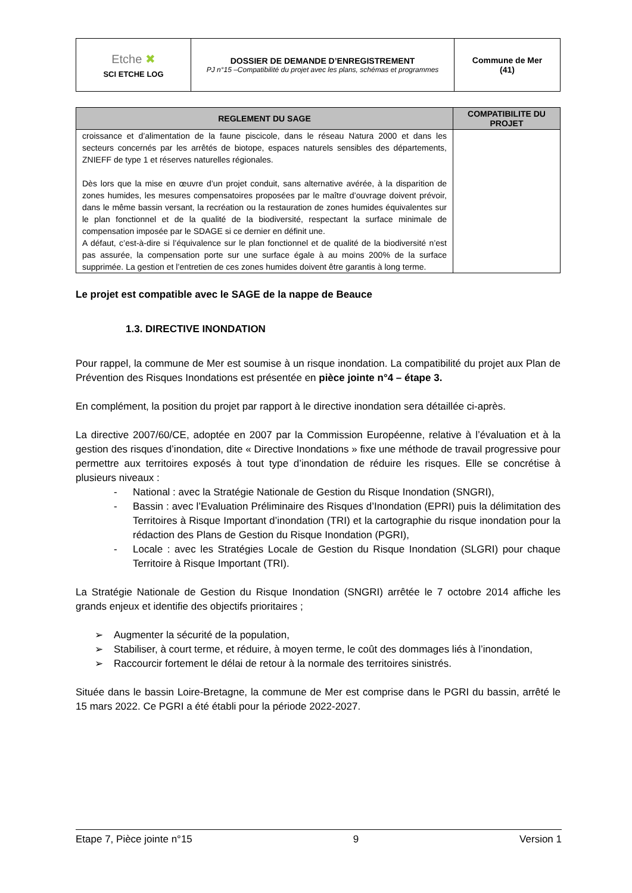| Etche ✖ SCI ETCHE LOG | DOSSIER DE DEMANDE D’ENREGISTREMENT PJ n°15 –Compatibilité du projet avec les plans, schémas et programmes | Commune de Mer (41) |
| REGLEMENT DU SAGE | COMPATIBILITE DU PROJET |
| --- | --- |
| croissance et d’alimentation de la faune piscicole, dans le réseau Natura 2000 et dans les secteurs concernés par les arrêtés de biotope, espaces naturels sensibles des départements, ZNIEFF de type 1 et réserves naturelles régionales. Dès lors que la mise en œuvre d’un projet conduit, sans alternative avérée, à la disparition de zones humides, les mesures compensatoires proposées par le maître d’ouvrage doivent prévoir, dans le même bassin versant, la recréation ou la restauration de zones humides équivalentes sur le plan fonctionnel et de la qualité de la biodiversité, respectant la surface minimale de compensation imposée par le SDAGE si ce dernier en définit une. A défaut, c’est-à-dire si l’équivalence sur le plan fonctionnel et de qualité de la biodiversité n’est pas assurée, la compensation porte sur une surface égale à au moins 200% de la surface supprimée. La gestion et l’entretien de ces zones humides doivent être garantis à long terme. | |
Le projet est compatible avec le SAGE de la nappe de Beauce
1.3. DIRECTIVE INONDATION
Pour rappel, la commune de Mer est soumise à un risque inondation. La compatibilité du projet aux Plan de Prévention des Risques Inondations est présentée en pièce jointe n°4 – étape 3.
En complément, la position du projet par rapport à le directive inondation sera détaillée ci-après.
La directive 2007/60/CE, adoptée en 2007 par la Commission Européenne, relative à l’évaluation et à la gestion des risques d’inondation, dite « Directive Inondations » fixe une méthode de travail progressive pour permettre aux territoires exposés à tout type d’inondation de réduire les risques. Elle se concrétise à plusieurs niveaux :
- National : avec la Stratégie Nationale de Gestion du Risque Inondation (SNGRI),
- Bassin : avec l’Evaluation Préliminaire des Risques d’Inondation (EPRI) puis la délimitation des Territoires à Risque Important d’inondation (TRI) et la cartographie du risque inondation pour la rédaction des Plans de Gestion du Risque Inondation (PGRI),
- Locale : avec les Stratégies Locale de Gestion du Risque Inondation (SLGRI) pour chaque Territoire à Risque Important (TRI).
La Stratégie Nationale de Gestion du Risque Inondation (SNGRI) arrêtée le 7 octobre 2014 affiche les grands enjeux et identifie des objectifs prioritaires ;
➢ Augmenter la sécurité de la population,
➢ Stabiliser, à court terme, et réduire, à moyen terme, le coût des dommages liés à l’inondation,
➢ Raccourcir fortement le délai de retour à la normale des territoires sinistrés.
Située dans le bassin Loire-Bretagne, la commune de Mer est comprise dans le PGRI du bassin, arrêté le 15 mars 2022. Ce PGRI a été établi pour la période 2022-2027.
Etape 7, Pièce jointe n°15 9 Version 1